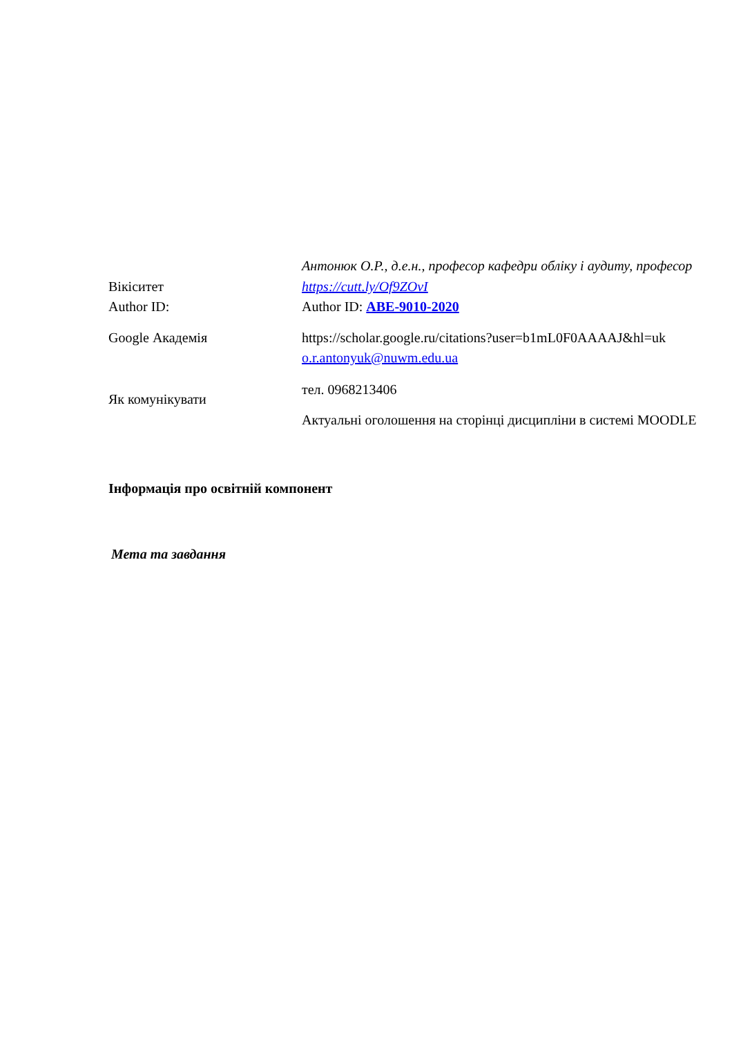| | Антонюк О.Р., д.е.н., професор кафедри обліку і аудиту, професор |
| Вікіситет | https://cutt.ly/Of9ZOvI |
| Author ID: | Author ID: ABE-9010-2020 |
| Google Академія | https://scholar.google.ru/citations?user=b1mL0F0AAAAJ&hl=uk o.r.antonyuk@nuwm.edu.ua |
| Як комунікувати | тел. 0968213406 Актуальні оголошення на сторінці дисципліни в системі MOODLE |
Інформація про освітній компонент
Мета та завдання